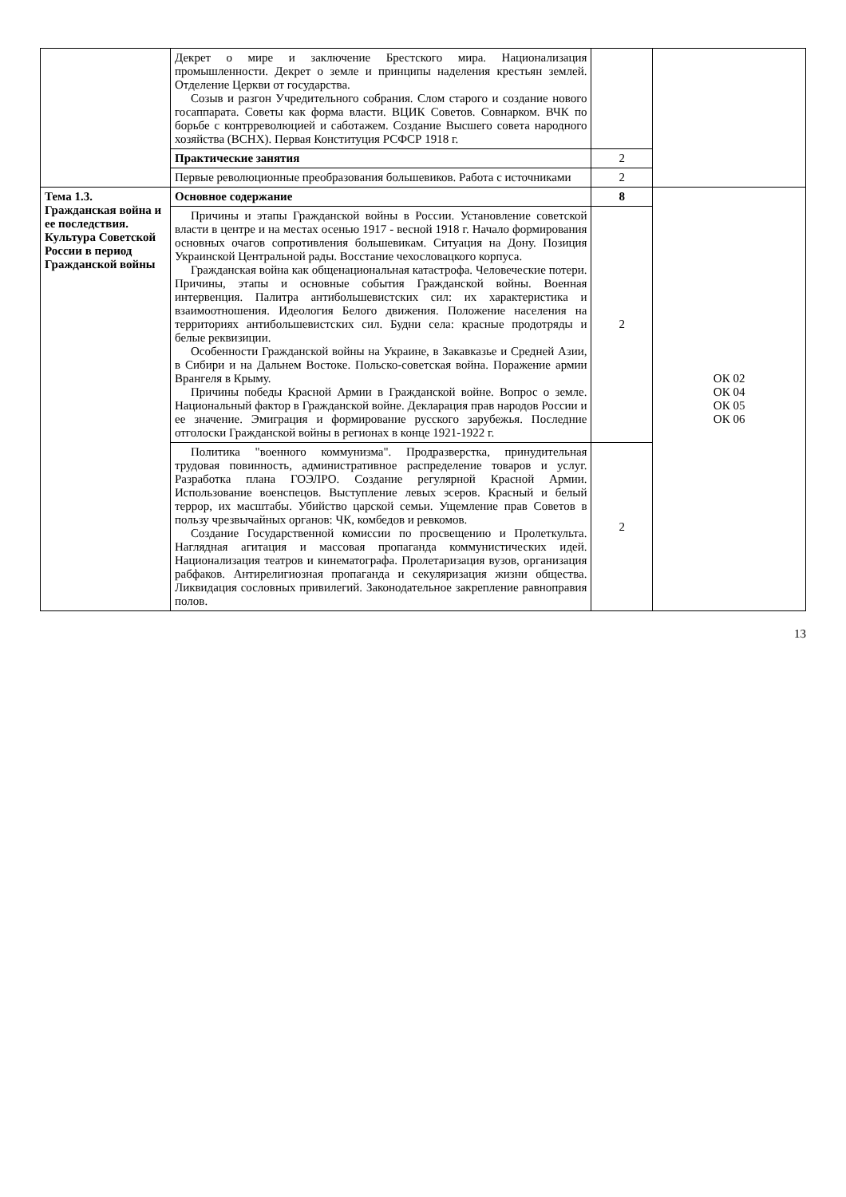| | Декрет о мире и заключение Брестского мира. Национализация промышленности. Декрет о земле и принципы наделения крестьян землей. Отделение Церкви от государства. Созыв и разгон Учредительного собрания. Слом старого и создание нового госаппарата. Советы как форма власти. ВЦИК Советов. Совнарком. ВЧК по борьбе с контрреволюцией и саботажем. Создание Высшего совета народного хозяйства (ВСНХ). Первая Конституция РСФСР 1918 г. | | |
| | Практические занятия | 2 | |
| | Первые революционные преобразования большевиков. Работа с источниками | 2 | |
| Тема 1.3. Гражданская война и ее последствия. Культура Советской России в период Гражданской войны | Основное содержание | 8 | ОК 02 ОК 04 ОК 05 ОК 06 |
| | Причины и этапы Гражданской войны в России. Установление советской власти в центре и на местах осенью 1917 - весной 1918 г. Начало формирования основных очагов сопротивления большевикам. Ситуация на Дону. Позиция Украинской Центральной рады. Восстание чехословацкого корпуса. Гражданская война как общенациональная катастрофа. Человеческие потери. Причины, этапы и основные события Гражданской войны. Военная интервенция. Палитра антибольшевистских сил: их характеристика и взаимоотношения. Идеология Белого движения. Положение населения на территориях антибольшевистских сил. Будни села: красные продотряды и белые реквизиции. Особенности Гражданской войны на Украине, в Закавказье и Средней Азии, в Сибири и на Дальнем Востоке. Польско-советская война. Поражение армии Врангеля в Крыму. Причины победы Красной Армии в Гражданской войне. Вопрос о земле. Национальный фактор в Гражданской войне. Декларация прав народов России и ее значение. Эмиграция и формирование русского зарубежья. Последние отголоски Гражданской войны в регионах в конце 1921-1922 г. | 2 | |
| | Политика "военного коммунизма". Продразверстка, принудительная трудовая повинность, административное распределение товаров и услуг. Разработка плана ГОЭЛРО. Создание регулярной Красной Армии. Использование военспецов. Выступление левых эсеров. Красный и белый террор, их масштабы. Убийство царской семьи. Ущемление прав Советов в пользу чрезвычайных органов: ЧК, комбедов и ревкомов. Создание Государственной комиссии по просвещению и Пролеткульта. Наглядная агитация и массовая пропаганда коммунистических идей. Национализация театров и кинематографа. Пролетаризация вузов, организация рабфаков. Антирелигиозная пропаганда и секуляризация жизни общества. Ликвидация сословных привилегий. Законодательное закрепление равноправия полов. | 2 | |
13